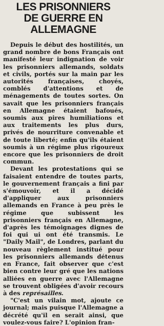LES PRISONNIERS
DE GUERRE EN
ALLEMAGNE
Depuis le début des hostilités, un grand nombre de bons Français ont manifesté leur indignation de voir les prisonniers allemands, soldats et civils, portés sur la main par les autorités françaises, choyés, comblés d'attentions et de ménagements de toutes sortes. On savait que les prisonniers français en Allemagne étaient bafoués, soumis aux pires humiliations et aux traitements les plus durs, privés de nourriture convenable et de toute liberté; enfin qu'ils étaient soumis à un régime plus rigoureux encore que les prisonniers de droit commun.
Devant les protestations qui se faisaient entendre de toutes parts, le gouvernement français a fini par s'émouvoir, et il a décidé d'appliquer aux prisonniers allemands en France à peu près le régime que subissent les prisonniers français en Allemagne, d'après les témoignages dignes de foi qui ui ont été transmis. Le "Daily Mail", de Londres, parlant du nouveau règlement institué pour les prisonniers allemands détenus en France, fait observer que c'est bien contre leur gré que les nations alliées en guerre avec l'Allemagne se trouvent obligées d'avoir recours à des représailles.
"C'est un vilain mot, ajoute ce journal; mais puisque l'Allemagne a décrété qu'il en serait ainsi, que voulez-vous faire? L'opinion fran-